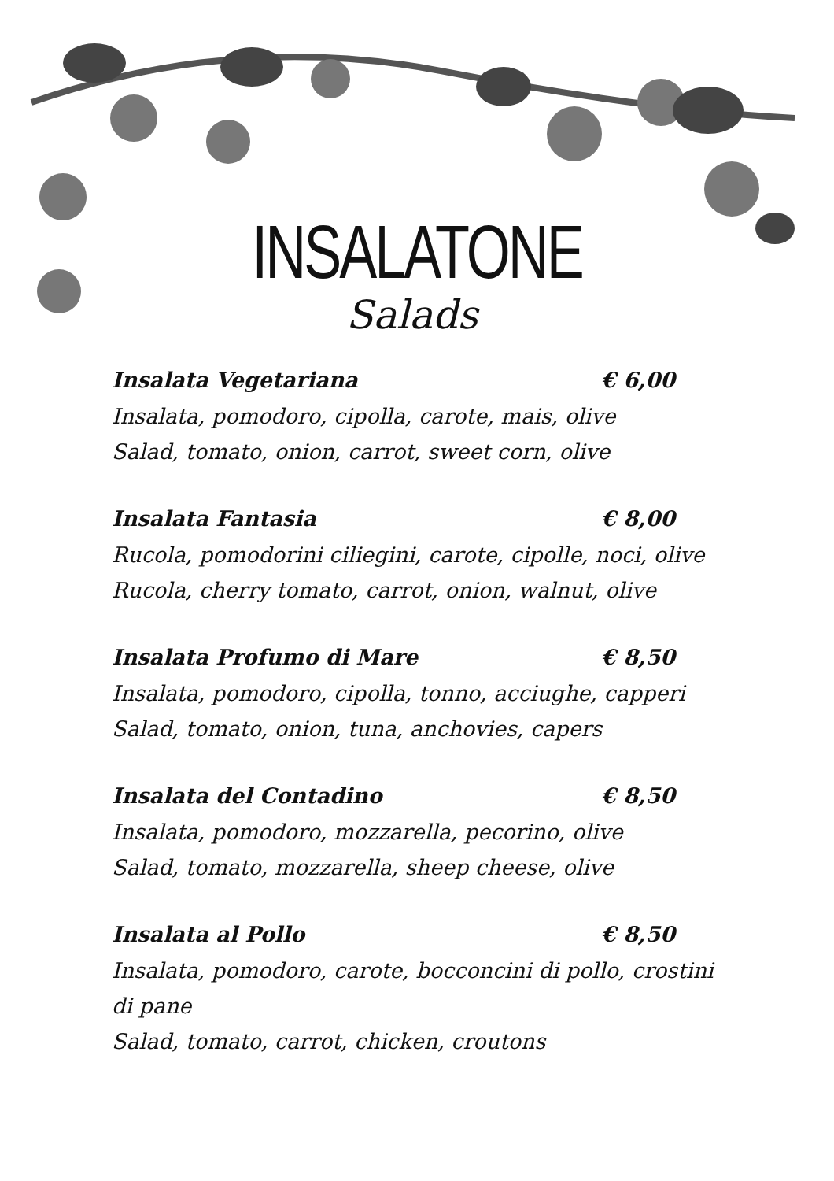INSALATONE
Salads
Insalata Vegetariana € 6,00
Insalata, pomodoro, cipolla, carote, mais, olive
Salad, tomato, onion, carrot, sweet corn, olive
Insalata Fantasia € 8,00
Rucola, pomodorini ciliegini, carote, cipolle, noci, olive
Rucola, cherry tomato, carrot, onion, walnut, olive
Insalata Profumo di Mare € 8,50
Insalata, pomodoro, cipolla, tonno, acciughe, capperi
Salad, tomato, onion, tuna, anchovies, capers
Insalata del Contadino € 8,50
Insalata, pomodoro, mozzarella, pecorino, olive
Salad, tomato, mozzarella, sheep cheese, olive
Insalata al Pollo € 8,50
Insalata, pomodoro, carote, bocconcini di pollo, crostini di pane
Salad, tomato, carrot, chicken, croutons